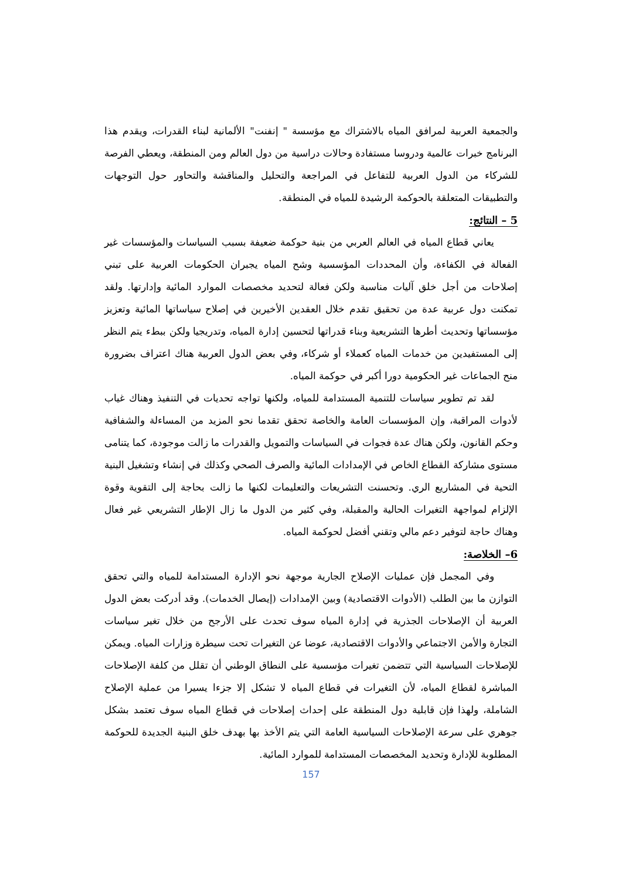والجمعية العربية لمرافق المياه بالاشتراك مع مؤسسة " إنفنت" الألمانية لبناء القدرات، ويقدم هذا البرنامج خبرات عالمية ودروسا مستفادة وحالات دراسية من دول العالم ومن المنطقة، ويعطي الفرصة للشركاء من الدول العربية للتفاعل في المراجعة والتحليل والمناقشة والتحاور حول التوجهات والتطبيقات المتعلقة بالحوكمة الرشيدة للمياه في المنطقة.
5 – النتائج:
يعاني قطاع المياه في العالم العربي من بنية حوكمة ضعيفة بسبب السياسات والمؤسسات غير الفعالة في الكفاءة، وأن المحددات المؤسسية وشح المياه يجبران الحكومات العربية على تبني إصلاحات من أجل خلق آليات مناسبة ولكن فعالة لتحديد مخصصات الموارد المائية وإدارتها. ولقد تمكنت دول عربية عدة من تحقيق تقدم خلال العقدين الأخيرين في إصلاح سياساتها المائية وتعزيز مؤسساتها وتحديث أطرها التشريعية وبناء قدراتها لتحسين إدارة المياه، وتدريجيا ولكن ببطء يتم النظر إلى المستفيدين من خدمات المياه كعملاء أو شركاء، وفي بعض الدول العربية هناك اعتراف بضرورة منح الجماعات غير الحكومية دورا أكبر في حوكمة المياه.
لقد تم تطوير سياسات للتنمية المستدامة للمياه، ولكنها تواجه تحديات في التنفيذ وهناك غياب لأدوات المراقبة، وإن المؤسسات العامة والخاصة تحقق تقدما نحو المزيد من المساءلة والشفافية وحكم القانون، ولكن هناك عدة فجوات في السياسات والتمويل والقدرات ما زالت موجودة، كما يتنامى مستوى مشاركة القطاع الخاص في الإمدادات المائية والصرف الصحي وكذلك في إنشاء وتشغيل البنية التحية في المشاريع الري. وتحسنت التشريعات والتعليمات لكنها ما زالت بحاجة إلى التقوية وقوة الإلزام لمواجهة التغيرات الحالية والمقبلة، وفي كثير من الدول ما زال الإطار التشريعي غير فعال وهناك حاجة لتوفير دعم مالي وتقني أفضل لحوكمة المياه.
6– الخلاصة:
وفي المجمل فإن عمليات الإصلاح الجارية موجهة نحو الإدارة المستدامة للمياه والتي تحقق التوازن ما بين الطلب (الأدوات الاقتصادية) وبين الإمدادات (إيصال الخدمات). وقد أدركت بعض الدول العربية أن الإصلاحات الجذرية في إدارة المياه سوف تحدث على الأرجح من خلال تغير سياسات التجارة والأمن الاجتماعي والأدوات الاقتصادية، عوضا عن التغيرات تحت سيطرة وزارات المياه. ويمكن للإصلاحات السياسية التي تتضمن تغيرات مؤسسية على النطاق الوطني أن تقلل من كلفة الإصلاحات المباشرة لقطاع المياه، لأن التغيرات في قطاع المياه لا تشكل إلا جزءا يسيرا من عملية الإصلاح الشاملة، ولهذا فإن قابلية دول المنطقة على إحداث إصلاحات في قطاع المياه سوف تعتمد بشكل جوهري على سرعة الإصلاحات السياسية العامة التي يتم الأخذ بها بهدف خلق البنية الجديدة للحوكمة المطلوبة للإدارة وتحديد المخصصات المستدامة للموارد المائية.
157